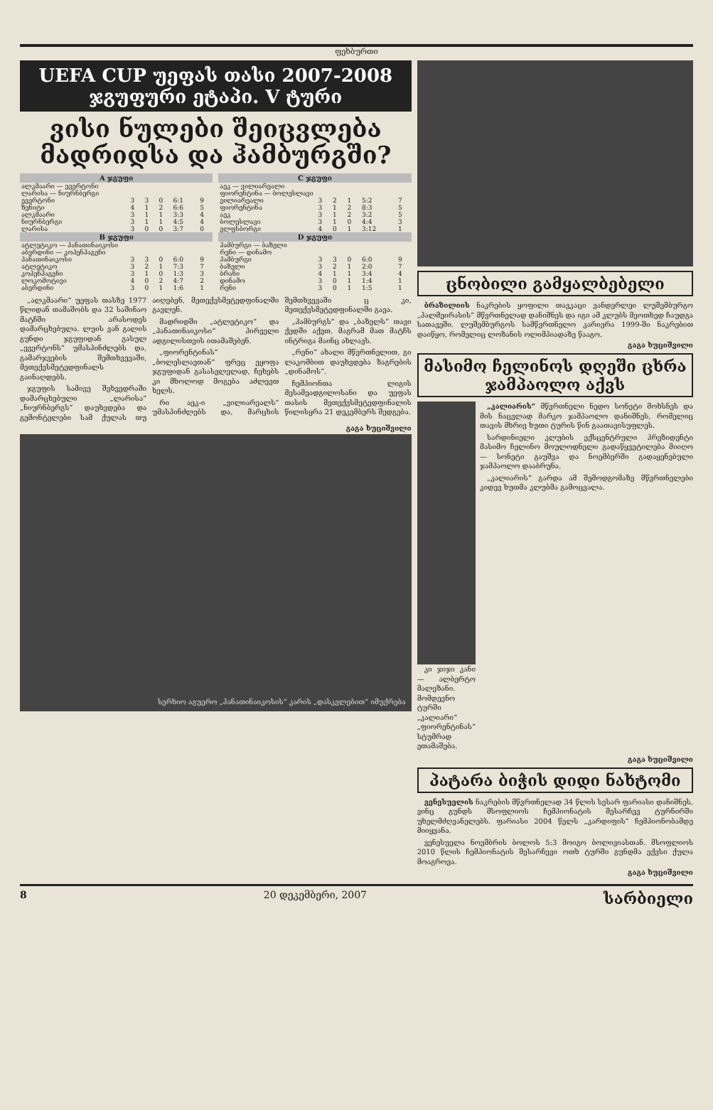ფეხბურთი
UEFA CUP უეფას თასი 2007-2008
ჯგუფური ეტაპი. V ტური
ვისი ნულები შეიცვლება მადრიდსა და ჰამბურგში?
| A ჯგუფი | | | | | |
| --- | --- | --- | --- | --- | --- |
| ალკმაარი — ევერტონი ლარისა — ნიურნბერგი | | | | | |
| ევერტონი | 3 | 3 | 0 | 6:1 | 9 |
| ზენიტი | 4 | 1 | 2 | 6:6 | 5 |
| ალკმაარი | 3 | 1 | 1 | 3:3 | 4 |
| ნიურნბერგი | 3 | 1 | 1 | 4:5 | 4 |
| ლარისა | 3 | 0 | 0 | 3:7 | 0 |
| B ჯგუფი | | | | | |
| ატლეტიკო — პანათინაიკოსი აბერდინი — კოპენჰაგენი | | | | | |
| პანათინაიკოსი | 3 | 3 | 0 | 6:0 | 9 |
| ატლეტიკო | 3 | 2 | 1 | 7:3 | 7 |
| კოპენჰაგენი | 3 | 1 | 0 | 1:3 | 3 |
| ლოკომოტივი | 4 | 0 | 2 | 4:7 | 2 |
| აბერდინი | 3 | 0 | 1 | 1:6 | 1 |
| C ჯგუფი | | | | | |
| --- | --- | --- | --- | --- | --- |
| აეკ — ვილიარეალი ფიორენტინა — ბოლესლავი | | | | | |
| ვილიარეალი | 3 | 2 | 1 | 5:2 | 7 |
| ფიორენტინა | 3 | 1 | 2 | 8:3 | 5 |
| აეკ | 3 | 1 | 2 | 3:2 | 5 |
| ბოლესლავი | 3 | 1 | 0 | 4:4 | 3 |
| ელფსბორგი | 4 | 0 | 1 | 3:12 | 1 |
| D ჯგუფი | | | | | |
| ჰამბურგი — ბაზელი რენი — დინამო | | | | | |
| ჰამბურგი | 3 | 3 | 0 | 6:0 | 9 |
| ბაზელი | 3 | 2 | 1 | 2:0 | 7 |
| ბრანი | 4 | 1 | 1 | 3:4 | 4 |
| დინამო | 3 | 0 | 1 | 1:4 | 1 |
| რენი | 3 | 0 | 1 | 1:5 | 1 |
„ალკმაარი“ უეფას თასზე 1977 წლიდან თამაშობს და 32 საშინაო მატჩში არასოდეს დამარცხებულა. ლუის ვან გალის გუნდი ჯგუფიდან გასულ „ევერტონს“ უმასპინძლებს და, გამარჯვების შემთხვევაში, მეთექვსმეტედფინალს გაინაღდებს.
ჯგუფის სამივე შეხვედრაში დამარცხებული „ლარისა“ „ნიურნბერგს“ დაუხვდება და გემონტელები სამ ქულას თუ აიღებენ, მეთექვსმეტედფინალში გავლენ.
მადრიდში „ატლეტიკო“ და „პანათინაიკოსი“ პირველი ადგილისთვის ითამაშებენ.
„ფიორენტინას“ „ბოლესლავთან“ ფრეც ეყოფა ჯგუფიდან გასასვლელად, ჩეხებს კი მხოლოდ მოგება აძლევთ ხელს.
რი აეკ-ი „ვილიარეალს“ უმასპინძლებს და, მარცხის შემთხვევაში ც კი, მეთექვსმეტედფინალში გავა.
„ჰამბურგს“ და „ბაზელს“ თავი ქედში აქვთ, მაგრამ მათ მატჩს ინტრიგა მაინც ახლავს.
„რენი“ ახალი მწვრთნელით, გი ლაკომბით დაუხვდება ზაგრების „დინამოს“.
ჩემპიონთა ლიგის მესამეადგილოსანი და უეფას თასის მეთექვსმეტედფინალის წილისყრა 21 დეკემბერს შედგება.
გაგა ხუციშვილი
სერხიო აგუერო „პანათინაიკოსის“ კარის „დასკვლებით“ იმუქრება
ცნობილი გამყალბებელი
ბრაზილიის ნაკრების ყოფილი თავკაცი ვანდერლეი ლუშემბურგო „პალმეირასის“ მწვრთნელად დანიშნეს და იგი ამ კლუბს მეოთხედ ჩაუდგა სათავეში. ლუშემბურგოს სამწვრთნელო კარიერა 1999-ში ნაკრებით დაიწყო, რომელიც ლოზანის ოლიმპიადაზე წააგო.
გაგა ხუციშვილი
მასიმო ჩელინოს დღეში ცხრა ჯამპაოლო აქვს
კი ჯიჯი კანი — ალბერტო მალეზანი. მომდევნო ტურში „კალიარი“ „ფიორენტინას“ სტუმრად ეთამაშება.
„კალიარის“ მწვრთნელი ნედო სონეტი მოხსნეს და მის ნაცვლად მარკო ჯამპაოლო დანიშნეს, რომელიც თავის მხრივ ხუთი ტურის წინ გაათავისუფლეს.
სარდინიელი კლუბის ექსცენტრული პრეზიდენტი მასიმო ჩელინო მოულოდნელი გადაწყვეტილება მიიღო — სონეტი გაუშვა და ნოემბერში გადაყენებული ჯამპაოლო დააბრუნა.
„კალიარის“ გარდა ამ შემოდგომაზე მწვრთნელები კიდევ ხუთმა კლუბმა გამოცვალა.
გაგა ხუციშვილი
პატარა ბიჭის დიდი ნახტომი
ვენესუელის ნაკრების მწვრთნელად 34 წლის სესარ ფარიასი დანიშნეს, ვინც გუნდს მსოფლიოს ჩემპიონატის შესარჩევ ტურნირში უხელმძღვანელებს. ფარიასი 2004 წელს „კარდიფის“ ჩემპიონობამდე მიიყვანა.
ვენესუელა ნოემბრის ბოლოს 5:3 მოიგო ბოლივიასთან. მსოფლიოს 2010 წლის ჩემპიონატის შესარჩევი ოთხ ტურში გუნდმა ექვსი ქულა მოაგროვა.
გაგა ხუციშვილი
8 20 დეკემბერი, 2007 სარბიელი